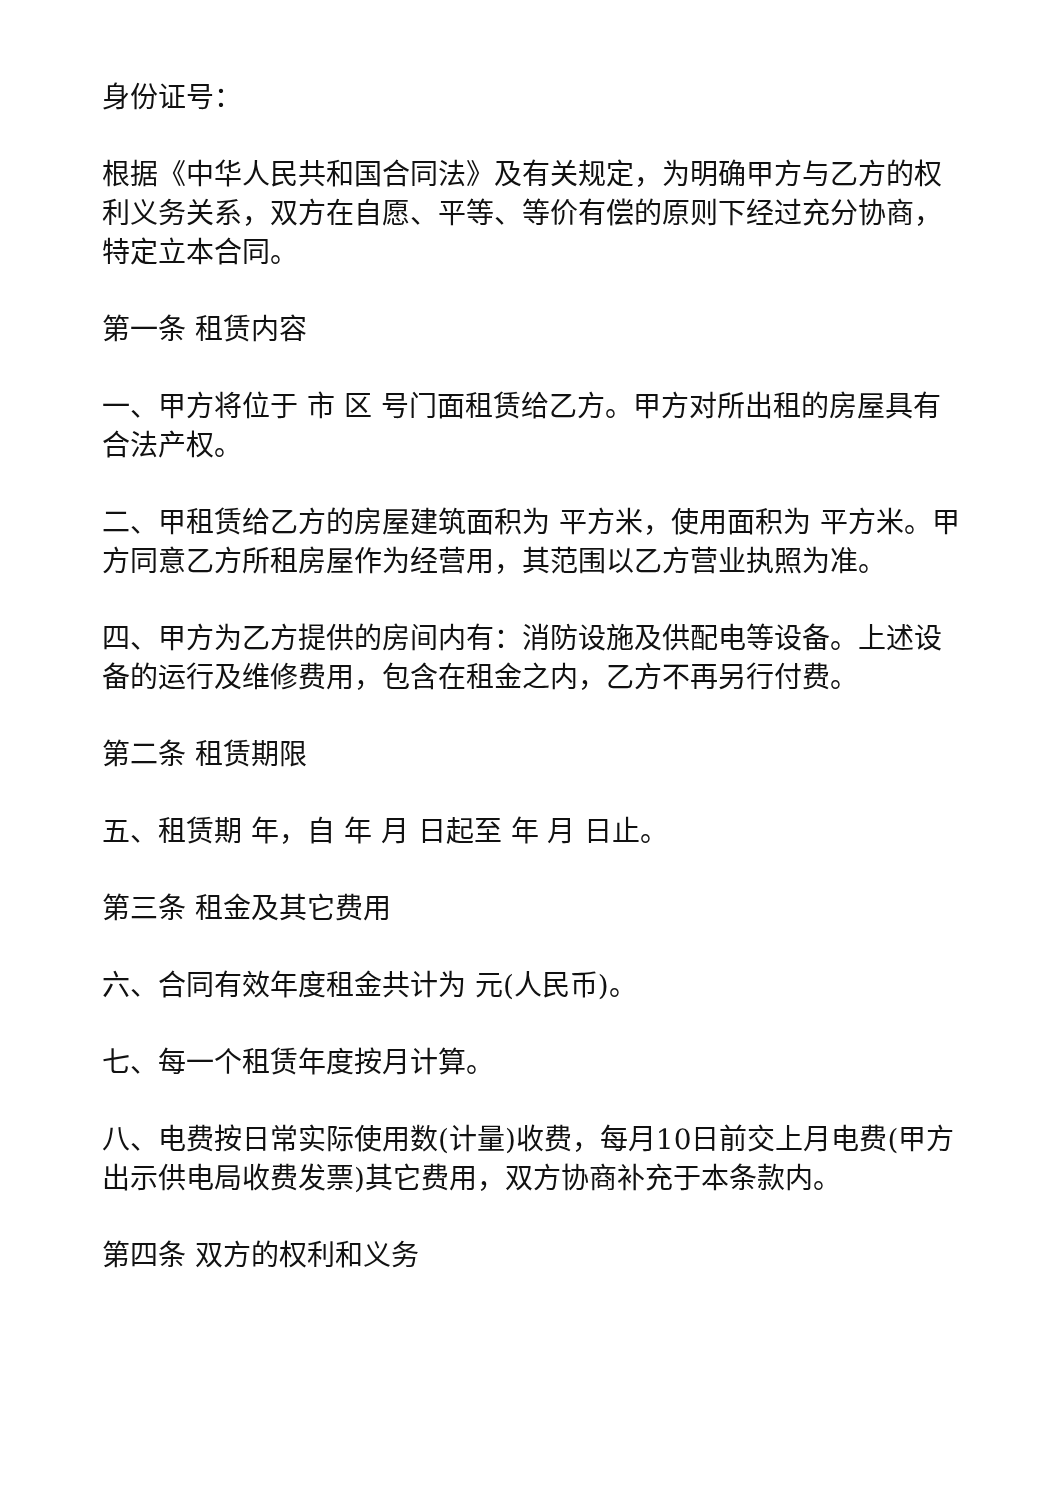身份证号：
根据《中华人民共和国合同法》及有关规定，为明确甲方与乙方的权利义务关系，双方在自愿、平等、等价有偿的原则下经过充分协商，特定立本合同。
第一条 租赁内容
一、甲方将位于 市 区 号门面租赁给乙方。甲方对所出租的房屋具有合法产权。
二、甲租赁给乙方的房屋建筑面积为 平方米，使用面积为 平方米。甲方同意乙方所租房屋作为经营用，其范围以乙方营业执照为准。
四、甲方为乙方提供的房间内有：消防设施及供配电等设备。上述设备的运行及维修费用，包含在租金之内，乙方不再另行付费。
第二条 租赁期限
五、租赁期 年，自 年 月 日起至 年 月 日止。
第三条 租金及其它费用
六、合同有效年度租金共计为 元(人民币)。
七、每一个租赁年度按月计算。
八、电费按日常实际使用数(计量)收费，每月10日前交上月电费(甲方出示供电局收费发票)其它费用，双方协商补充于本条款内。
第四条 双方的权利和义务